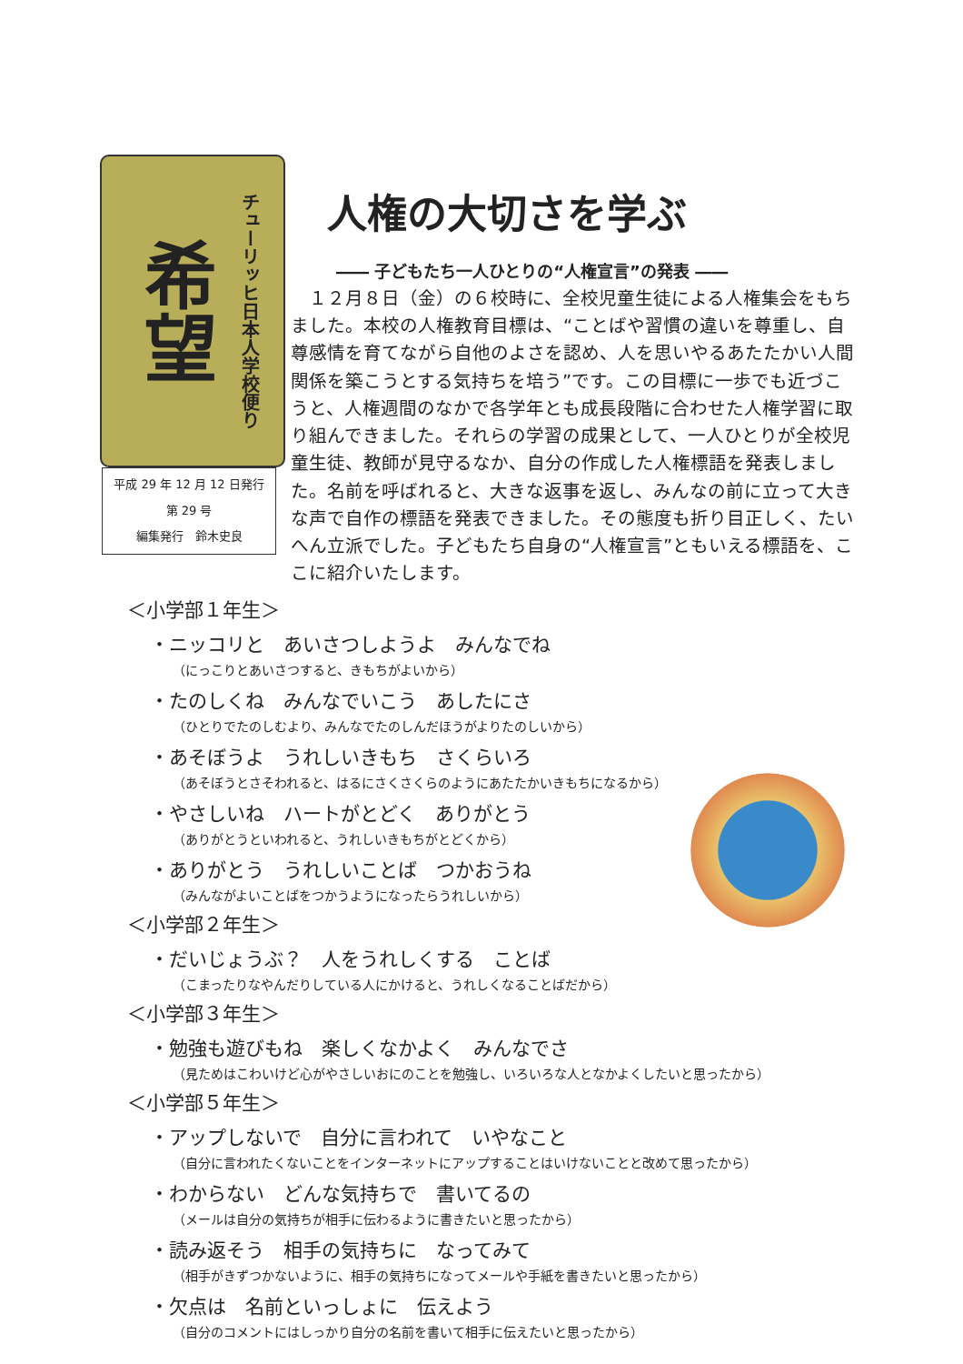希望
チューリッヒ日本人学校便り
平成 29 年 12 月 12 日発行
第 29 号
編集発行　鈴木史良
人権の大切さを学ぶ
―― 子どもたち一人ひとりの“人権宣言”の発表 ――
１２月８日（金）の６校時に、全校児童生徒による人権集会をもちました。本校の人権教育目標は、“ことばや習慣の違いを尊重し、自尊感情を育てながら自他のよさを認め、人を思いやるあたたかい人間関係を築こうとする気持ちを培う”です。この目標に一歩でも近づこうと、人権週間のなかで各学年とも成長段階に合わせた人権学習に取り組んできました。それらの学習の成果として、一人ひとりが全校児童生徒、教師が見守るなか、自分の作成した人権標語を発表しました。名前を呼ばれると、大きな返事を返し、みんなの前に立って大きな声で自作の標語を発表できました。その態度も折り目正しく、たいへん立派でした。子どもたち自身の“人権宣言”ともいえる標語を、ここに紹介いたします。
＜小学部１年生＞
・ニッコリと　あいさつしようよ　みんなでね
（にっこりとあいさつすると、きもちがよいから）
・たのしくね　みんなでいこう　あしたにさ
（ひとりでたのしむより、みんなでたのしんだほうがよりたのしいから）
・あそぼうよ　うれしいきもち　さくらいろ
（あそぼうとさそわれると、はるにさくさくらのようにあたたかいきもちになるから）
・やさしいね　ハートがとどく　ありがとう
（ありがとうといわれると、うれしいきもちがとどくから）
・ありがとう　うれしいことば　つかおうね
（みんながよいことばをつかうようになったらうれしいから）
＜小学部２年生＞
・だいじょうぶ？　人をうれしくする　ことば
（こまったりなやんだりしている人にかけると、うれしくなることばだから）
＜小学部３年生＞
・勉強も遊びもね　楽しくなかよく　みんなでさ
（見ためはこわいけど心がやさしいおにのことを勉強し、いろいろな人となかよくしたいと思ったから）
＜小学部５年生＞
・アップしないで　自分に言われて　いやなこと
（自分に言われたくないことをインターネットにアップすることはいけないことと改めて思ったから）
・わからない　どんな気持ちで　書いてるの
（メールは自分の気持ちが相手に伝わるように書きたいと思ったから）
・読み返そう　相手の気持ちに　なってみて
（相手がきずつかないように、相手の気持ちになってメールや手紙を書きたいと思ったから）
・欠点は　名前といっしょに　伝えよう
（自分のコメントにはしっかり自分の名前を書いて相手に伝えたいと思ったから）